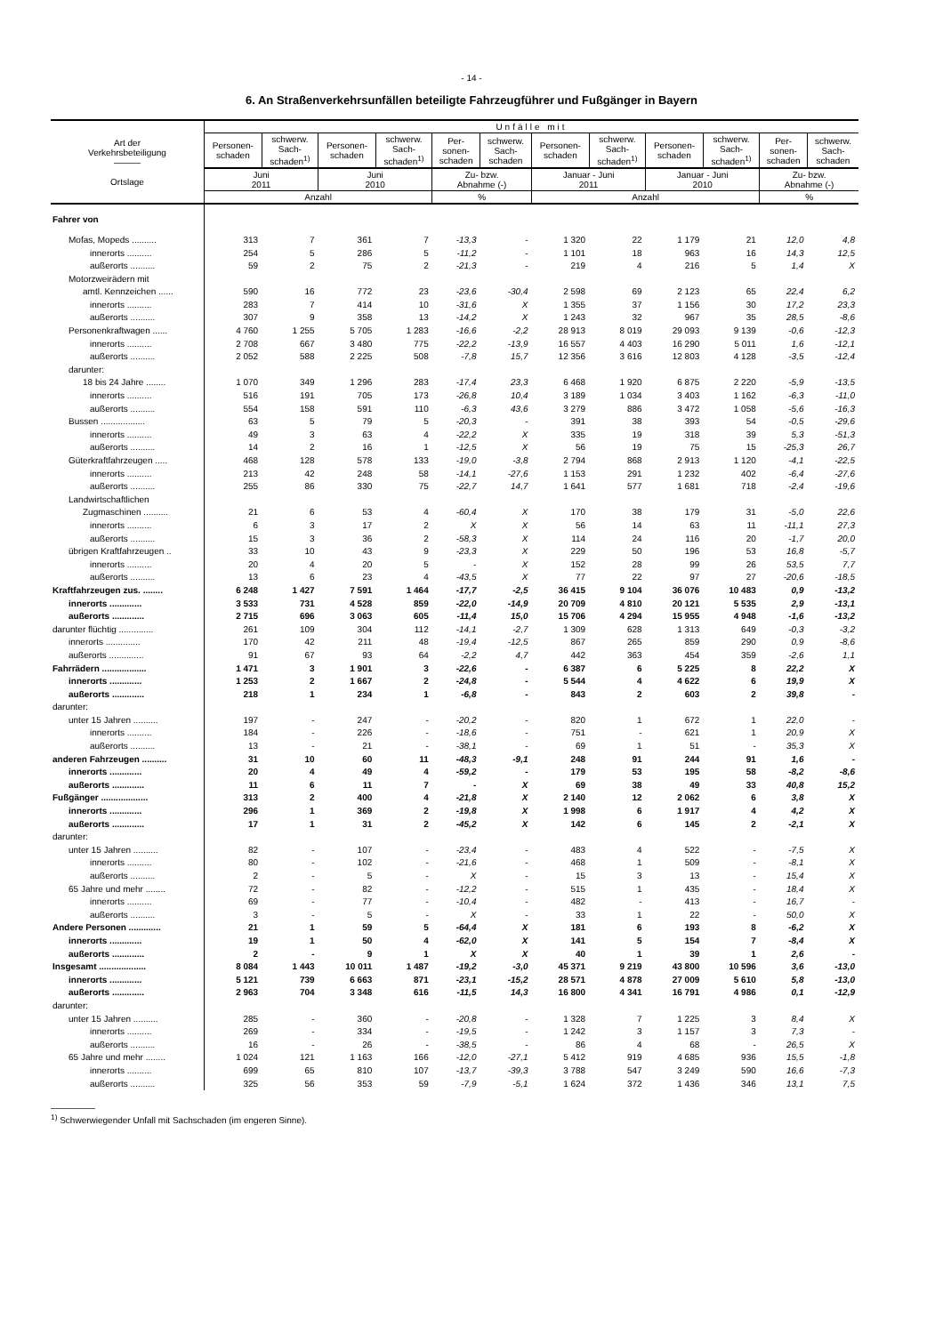- 14 -
6. An Straßenverkehrsunfällen beteiligte Fahrzeugführer und Fußgänger in Bayern
| Art der Verkehrsbeteiligung ――― Ortslage | Unfälle mit | | | | | | | | | | | |
| --- | --- | --- | --- | --- | --- | --- | --- | --- | --- | --- | --- | --- |
| | Personen- schaden | schwerw. Sach- schaden<sup>1)</sup> | Personen- schaden | schwerw. Sach- schaden<sup>1)</sup> | Per- sonen- schaden | schwerw. Sach- schaden | Personen- schaden | schwerw. Sach- schaden<sup>1)</sup> | Personen- schaden | schwerw. Sach- schaden<sup>1)</sup> | Per- sonen- schaden | schwerw. Sach- schaden |
| | Juni 2011 | | Juni 2010 | | Zu- bzw. Abnahme (-) | | Januar - Juni 2011 | | Januar - Juni 2010 | | Zu- bzw. Abnahme (-) | |
| | Anzahl | | | | % | | Anzahl | | | | % | |
| Fahrer von | | | | | | | | | | | | |
| Mofas, Mopeds .......... | 313 | 7 | 361 | 7 | -13,3 | - | 1 320 | 22 | 1 179 | 21 | 12,0 | 4,8 |
| innerorts .......... | 254 | 5 | 286 | 5 | -11,2 | - | 1 101 | 18 | 963 | 16 | 14,3 | 12,5 |
| außerorts .......... | 59 | 2 | 75 | 2 | -21,3 | - | 219 | 4 | 216 | 5 | 1,4 | X |
| Motorzweirädern mit | | | | | | | | | | | | |
| amtl. Kennzeichen ...... | 590 | 16 | 772 | 23 | -23,6 | -30,4 | 2 598 | 69 | 2 123 | 65 | 22,4 | 6,2 |
| innerorts .......... | 283 | 7 | 414 | 10 | -31,6 | X | 1 355 | 37 | 1 156 | 30 | 17,2 | 23,3 |
| außerorts .......... | 307 | 9 | 358 | 13 | -14,2 | X | 1 243 | 32 | 967 | 35 | 28,5 | -8,6 |
| Personenkraftwagen ...... | 4 760 | 1 255 | 5 705 | 1 283 | -16,6 | -2,2 | 28 913 | 8 019 | 29 093 | 9 139 | -0,6 | -12,3 |
| innerorts .......... | 2 708 | 667 | 3 480 | 775 | -22,2 | -13,9 | 16 557 | 4 403 | 16 290 | 5 011 | 1,6 | -12,1 |
| außerorts .......... | 2 052 | 588 | 2 225 | 508 | -7,8 | 15,7 | 12 356 | 3 616 | 12 803 | 4 128 | -3,5 | -12,4 |
| darunter: | | | | | | | | | | | | |
| 18 bis 24 Jahre ........ | 1 070 | 349 | 1 296 | 283 | -17,4 | 23,3 | 6 468 | 1 920 | 6 875 | 2 220 | -5,9 | -13,5 |
| innerorts .......... | 516 | 191 | 705 | 173 | -26,8 | 10,4 | 3 189 | 1 034 | 3 403 | 1 162 | -6,3 | -11,0 |
| außerorts .......... | 554 | 158 | 591 | 110 | -6,3 | 43,6 | 3 279 | 886 | 3 472 | 1 058 | -5,6 | -16,3 |
| Bussen .................. | 63 | 5 | 79 | 5 | -20,3 | - | 391 | 38 | 393 | 54 | -0,5 | -29,6 |
| innerorts .......... | 49 | 3 | 63 | 4 | -22,2 | X | 335 | 19 | 318 | 39 | 5,3 | -51,3 |
| außerorts .......... | 14 | 2 | 16 | 1 | -12,5 | X | 56 | 19 | 75 | 15 | -25,3 | 26,7 |
| Güterkraftfahrzeugen ..... | 468 | 128 | 578 | 133 | -19,0 | -3,8 | 2 794 | 868 | 2 913 | 1 120 | -4,1 | -22,5 |
| innerorts .......... | 213 | 42 | 248 | 58 | -14,1 | -27,6 | 1 153 | 291 | 1 232 | 402 | -6,4 | -27,6 |
| außerorts .......... | 255 | 86 | 330 | 75 | -22,7 | 14,7 | 1 641 | 577 | 1 681 | 718 | -2,4 | -19,6 |
| Landwirtschaftlichen | | | | | | | | | | | | |
| Zugmaschinen .......... | 21 | 6 | 53 | 4 | -60,4 | X | 170 | 38 | 179 | 31 | -5,0 | 22,6 |
| innerorts .......... | 6 | 3 | 17 | 2 | X | X | 56 | 14 | 63 | 11 | -11,1 | 27,3 |
| außerorts .......... | 15 | 3 | 36 | 2 | -58,3 | X | 114 | 24 | 116 | 20 | -1,7 | 20,0 |
| übrigen Kraftfahrzeugen .. | 33 | 10 | 43 | 9 | -23,3 | X | 229 | 50 | 196 | 53 | 16,8 | -5,7 |
| innerorts .......... | 20 | 4 | 20 | 5 | - | X | 152 | 28 | 99 | 26 | 53,5 | 7,7 |
| außerorts .......... | 13 | 6 | 23 | 4 | -43,5 | X | 77 | 22 | 97 | 27 | -20,6 | -18,5 |
| Kraftfahrzeugen zus. ........ | 6 248 | 1 427 | 7 591 | 1 464 | -17,7 | -2,5 | 36 415 | 9 104 | 36 076 | 10 483 | 0,9 | -13,2 |
| innerorts ............. | 3 533 | 731 | 4 528 | 859 | -22,0 | -14,9 | 20 709 | 4 810 | 20 121 | 5 535 | 2,9 | -13,1 |
| außerorts ............. | 2 715 | 696 | 3 063 | 605 | -11,4 | 15,0 | 15 706 | 4 294 | 15 955 | 4 948 | -1,6 | -13,2 |
| darunter flüchtig .............. | 261 | 109 | 304 | 112 | -14,1 | -2,7 | 1 309 | 628 | 1 313 | 649 | -0,3 | -3,2 |
| innerorts .............. | 170 | 42 | 211 | 48 | -19,4 | -12,5 | 867 | 265 | 859 | 290 | 0,9 | -8,6 |
| außerorts .............. | 91 | 67 | 93 | 64 | -2,2 | 4,7 | 442 | 363 | 454 | 359 | -2,6 | 1,1 |
| Fahrrädern .................. | 1 471 | 3 | 1 901 | 3 | -22,6 | - | 6 387 | 6 | 5 225 | 8 | 22,2 | X |
| innerorts ............. | 1 253 | 2 | 1 667 | 2 | -24,8 | - | 5 544 | 4 | 4 622 | 6 | 19,9 | X |
| außerorts ............. | 218 | 1 | 234 | 1 | -6,8 | - | 843 | 2 | 603 | 2 | 39,8 | - |
| darunter: | | | | | | | | | | | | |
| unter 15 Jahren .......... | 197 | - | 247 | - | -20,2 | - | 820 | 1 | 672 | 1 | 22,0 | - |
| innerorts .......... | 184 | - | 226 | - | -18,6 | - | 751 | - | 621 | 1 | 20,9 | X |
| außerorts .......... | 13 | - | 21 | - | -38,1 | - | 69 | 1 | 51 | - | 35,3 | X |
| anderen Fahrzeugen .......... | 31 | 10 | 60 | 11 | -48,3 | -9,1 | 248 | 91 | 244 | 91 | 1,6 | - |
| innerorts ............. | 20 | 4 | 49 | 4 | -59,2 | - | 179 | 53 | 195 | 58 | -8,2 | -8,6 |
| außerorts ............. | 11 | 6 | 11 | 7 | - | X | 69 | 38 | 49 | 33 | 40,8 | 15,2 |
| Fußgänger ................... | 313 | 2 | 400 | 4 | -21,8 | X | 2 140 | 12 | 2 062 | 6 | 3,8 | X |
| innerorts ............. | 296 | 1 | 369 | 2 | -19,8 | X | 1 998 | 6 | 1 917 | 4 | 4,2 | X |
| außerorts ............. | 17 | 1 | 31 | 2 | -45,2 | X | 142 | 6 | 145 | 2 | -2,1 | X |
| darunter: | | | | | | | | | | | | |
| unter 15 Jahren .......... | 82 | - | 107 | - | -23,4 | - | 483 | 4 | 522 | - | -7,5 | X |
| innerorts .......... | 80 | - | 102 | - | -21,6 | - | 468 | 1 | 509 | - | -8,1 | X |
| außerorts .......... | 2 | - | 5 | - | X | - | 15 | 3 | 13 | - | 15,4 | X |
| 65 Jahre und mehr ........ | 72 | - | 82 | - | -12,2 | - | 515 | 1 | 435 | - | 18,4 | X |
| innerorts .......... | 69 | - | 77 | - | -10,4 | - | 482 | - | 413 | - | 16,7 | - |
| außerorts .......... | 3 | - | 5 | - | X | - | 33 | 1 | 22 | - | 50,0 | X |
| Andere Personen ............. | 21 | 1 | 59 | 5 | -64,4 | X | 181 | 6 | 193 | 8 | -6,2 | X |
| innerorts ............. | 19 | 1 | 50 | 4 | -62,0 | X | 141 | 5 | 154 | 7 | -8,4 | X |
| außerorts ............. | 2 | - | 9 | 1 | X | X | 40 | 1 | 39 | 1 | 2,6 | - |
| Insgesamt ................... | 8 084 | 1 443 | 10 011 | 1 487 | -19,2 | -3,0 | 45 371 | 9 219 | 43 800 | 10 596 | 3,6 | -13,0 |
| innerorts ............. | 5 121 | 739 | 6 663 | 871 | -23,1 | -15,2 | 28 571 | 4 878 | 27 009 | 5 610 | 5,8 | -13,0 |
| außerorts ............. | 2 963 | 704 | 3 348 | 616 | -11,5 | 14,3 | 16 800 | 4 341 | 16 791 | 4 986 | 0,1 | -12,9 |
| darunter: | | | | | | | | | | | | |
| unter 15 Jahren .......... | 285 | - | 360 | - | -20,8 | - | 1 328 | 7 | 1 225 | 3 | 8,4 | X |
| innerorts .......... | 269 | - | 334 | - | -19,5 | - | 1 242 | 3 | 1 157 | 3 | 7,3 | - |
| außerorts .......... | 16 | - | 26 | - | -38,5 | - | 86 | 4 | 68 | - | 26,5 | X |
| 65 Jahre und mehr ........ | 1 024 | 121 | 1 163 | 166 | -12,0 | -27,1 | 5 412 | 919 | 4 685 | 936 | 15,5 | -1,8 |
| innerorts .......... | 699 | 65 | 810 | 107 | -13,7 | -39,3 | 3 788 | 547 | 3 249 | 590 | 16,6 | -7,3 |
| außerorts .......... | 325 | 56 | 353 | 59 | -7,9 | -5,1 | 1 624 | 372 | 1 436 | 346 | 13,1 | 7,5 |
―――――
<sup>1)</sup> Schwerwiegender Unfall mit Sachschaden (im engeren Sinne).